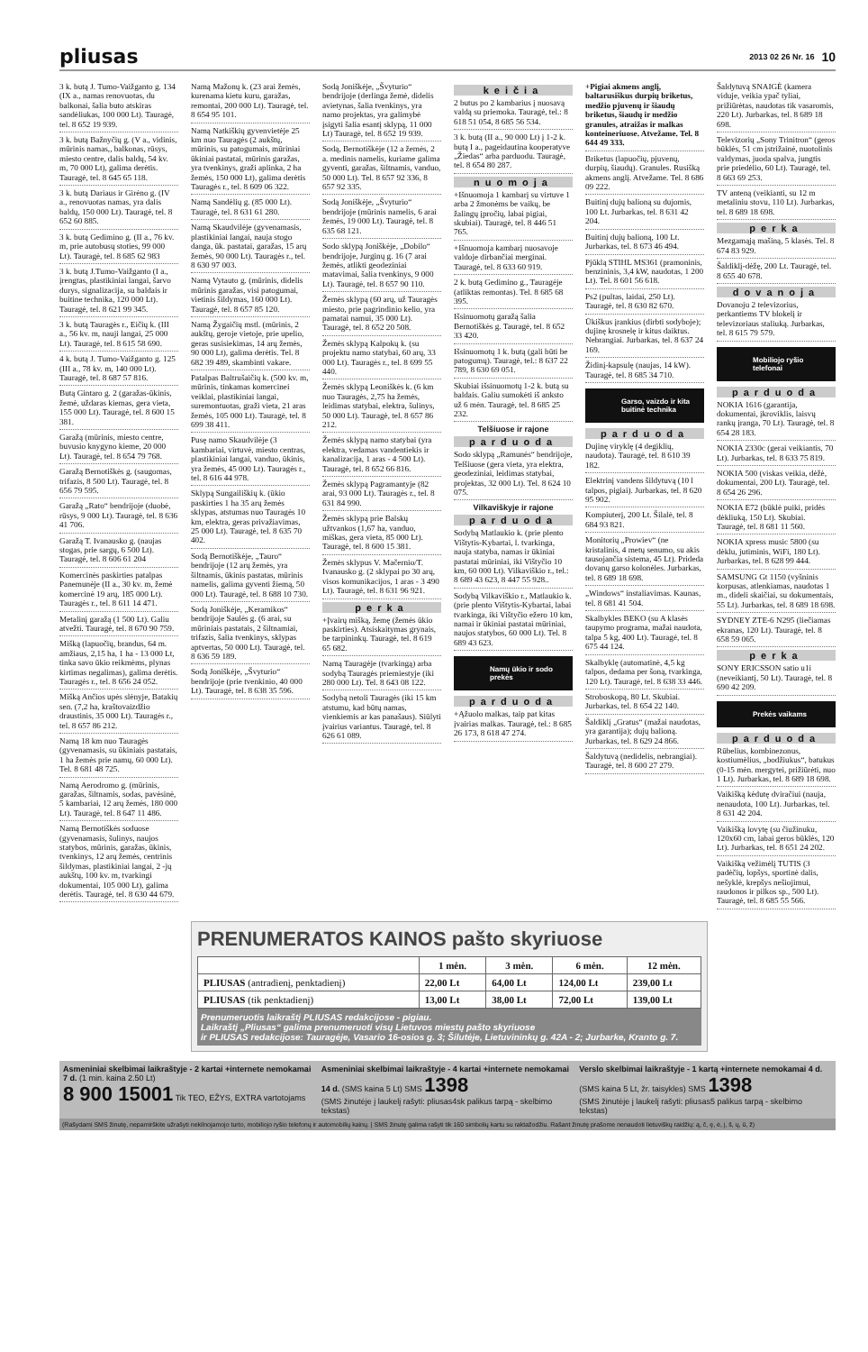pliusas
2013 02 26 Nr. 16
10
3 k. butą J. Tumo-Vaižganto g. 134 (IX a., namas renovuotas, du balkonai, šalia buto atskiras sandėliukas, 100 000 Lt). Tauragė, tel. 8 652 19 939.
3 k. butą Bažnyčių g. (V a., vidinis, mūrinis namas,, balkonas, rūsys, miesto centre, dalis baldų, 54 kv. m, 70 000 Lt), galima derėtis. Tauragė, tel. 8 645 65 118.
3 k. butą Dariaus ir Girėno g. (IV a., renovuotas namas, yra dalis baldų, 150 000 Lt). Tauragė, tel. 8 652 60 885.
3 k. butą Gedimino g. (II a., 76 kv. m, prie autobusų stoties, 99 000 Lt). Tauragė, tel. 8 685 62 983
3 k. butą J.Tumo-Vaižganto (I a., įrengtas, plastikiniai langai, šarvo durys, signalizacija, su baldais ir buitine technika, 120 000 Lt). Tauragė, tel. 8 621 99 345.
3 k. butą Tauragės r., Eičių k. (III a., 56 kv. m, nauji langai, 25 000 Lt). Tauragė, tel. 8 615 58 690.
4 k. butą J. Tumo-Vaižganto g. 125 (III a., 78 kv. m, 140 000 Lt). Tauragė, tel. 8 687 57 816.
Butą Gintaro g. 2 (garažas-ūkinis, žemė, uždaras kiemas, gera vieta, 155 000 Lt). Tauragė, tel. 8 600 15 381.
Garažą (mūrinis, miesto centre, buvusio knygyno kieme, 20 000 Lt). Tauragė, tel. 8 654 79 768.
Garažą Bernotiškės g. (saugomas, trifazis, 8 500 Lt). Tauragė, tel. 8 656 79 595.
Garažą „Rato“ bendrijoje (duobė, rūsys, 9 000 Lt). Tauragė, tel. 8 636 41 706.
Garažą T. Ivanausko g. (naujas stogas, prie sargų, 6 500 Lt). Tauragė, tel. 8 606 61 204
Komercinės paskirties patalpas Panemunėje (II a., 30 kv. m, žemė komercinė 19 arų, 185 000 Lt). Tauragės r., tel. 8 611 14 471.
Metalinį garažą (1 500 Lt). Galiu atvežti. Tauragė, tel. 8 670 90 759.
Mišką (lapuočių, brandus, 64 m. amžiaus, 2,15 ha, 1 ha - 13 000 Lt, tinka savo ūkio reikmėms, plynas kirtimas negalimas), galima derėtis. Tauragės r., tel. 8 656 24 052.
Mišką Ančios upės slėnyje, Batakių sen. (7,2 ha, kraštovaizdžio draustinis, 35 000 Lt). Tauragės r., tel. 8 657 86 212.
Namą 18 km nuo Tauragės (gyvenamasis, su ūkiniais pastatais, 1 ha žemės prie namų, 60 000 Lt). Tel. 8 681 48 725.
Namą Aerodromo g. (mūrinis, garažas, šiltnamis, sodas, pavėsinė, 5 kambariai, 12 arų žemės, 180 000 Lt). Tauragė, tel. 8 647 11 486.
Namą Bernotiškės soduose (gyvenamasis, šulinys, naujos statybos, mūrinis, garažas, ūkinis, tvenkinys, 12 arų žemės, centrinis šildymas, plastikiniai langai, 2 -jų aukštų, 100 kv. m, tvarkingi dokumentai, 105 000 Lt), galima derėtis. Tauragė, tel. 8 630 44 679.
Namą Mažonų k. (23 arai žemės, kurenama kietu kuru, garažas, remontai, 200 000 Lt). Tauragė, tel. 8 654 95 101.
Namą Natkiškių gyvenvietėje 25 km nuo Tauragės (2 aukštų, mūrinis, su patogumais, mūriniai ūkiniai pastatai, mūrinis garažas, yra tvenkinys, graži aplinka, 2 ha žemės, 150 000 Lt), galima derėtis Tauragės r., tel. 8 609 06 322.
Namą Sandėlių g. (85 000 Lt). Tauragė, tel. 8 631 61 280.
Namą Skaudvilėje (gyvenamasis, plastikiniai langai, nauja stogo danga, ūk. pastatai, garažas, 15 arų žemės, 90 000 Lt). Tauragės r., tel. 8 630 97 003.
Namą Vytauto g. (mūrinis, didelis mūrinis garažas, visi patogumai, vietinis šildymas, 160 000 Lt). Tauragė, tel. 8 657 85 120.
Namą Žygaičių mstl. (mūrinis, 2 aukštų, geroje vietoje, prie upelio, geras susisiekimas, 14 arų žemės, 90 000 Lt), galima derėtis. Tel. 8 682 39 489, skambinti vakare.
Patalpas Baltrušaičių k. (500 kv. m, mūrinis, tinkamas komercinei veiklai, plastikiniai langai, suremontuotas, graži vieta, 21 aras žemės, 105 000 Lt). Tauragė, tel. 8 699 38 411.
Pusę namo Skaudvilėje (3 kambariai, virtuvė, miesto centras, plastikiniai langai, vanduo, ūkinis, yra žemės, 45 000 Lt). Tauragės r., tel. 8 616 44 978.
Sklypą Sungailiškių k. (ūkio paskirties 1 ha 35 arų žemės sklypas, atstumas nuo Tauragės 10 km, elektra, geras privažiavimas, 25 000 Lt). Tauragė, tel. 8 635 70 402.
Sodą Bernotiškėje, „Tauro“ bendrijoje (12 arų žemės, yra šiltnamis, ūkinis pastatas, mūrinis namelis, galima gyventi žiemą, 50 000 Lt). Tauragė, tel. 8 688 10 730.
Sodą Joniškėje, „Keramikos“ bendrijoje Saulės g. (6 arai, su mūriniais pastatais, 2 šiltnamiai, trifazis, šalia tvenkinys, sklypas aptvertas, 50 000 Lt). Tauragė, tel. 8 636 59 189.
Sodą Joniškėje, „Švyturio“ bendrijoje (prie tvenkinio, 40 000 Lt). Tauragė, tel. 8 638 35 596.
Sodą Joniškėje, „Švyturio“ bendrijoje (derlinga žemė, didelis avietynas, šalia tvenkinys, yra namo projektas, yra galimybė įsigyti šalia esantį sklypą, 11 000 Lt) Tauragė, tel. 8 652 19 939.
Sodą, Bernotiškėje (12 a žemės, 2 a. medinis namelis, kuriame galima gyventi, garažas, šiltnamis, vanduo, 50 000 Lt). Tel. 8 657 92 336, 8 657 92 335.
Sodą Joniškėje, „Švyturio“ bendrijoje (mūrinis namelis, 6 arai žemės, 19 000 Lt). Tauragė, tel. 8 635 68 121.
Sodo sklypą Joniškėje, „Dobilo“ bendrijoje, Jurginų g. 16 (7 arai žemės, atlikti geodeziniai matavimai, šalia tvenkinys, 9 000 Lt). Tauragė, tel. 8 657 90 110.
Žemės sklypą (60 arų, už Tauragės miesto, prie pagrindinio kelio, yra pamatai namui, 35 000 Lt). Tauragė, tel. 8 652 20 508.
Žemės sklypą Kalpokų k. (su projektu namo statybai, 60 arų, 33 000 Lt). Tauragės r., tel. 8 699 55 440.
Žemės sklypą Leoniškės k. (6 km nuo Tauragės, 2,75 ha žemės, leidimas statybai, elektra, šulinys, 50 000 Lt). Tauragė, tel. 8 657 86 212.
Žemės sklypą namo statybai (yra elektra, vedamas vandentiekis ir kanalizacija, 1 aras - 4 500 Lt). Tauragė, tel. 8 652 66 816.
Žemės sklypą Pagramantyje (82 arai, 93 000 Lt). Tauragės r., tel. 8 631 84 990.
Žemės sklypą prie Balskų užtvankos (1,67 ha, vanduo, miškas, gera vieta, 85 000 Lt). Tauragė, tel. 8 600 15 381.
Žemės sklypus V. Mačernio/T. Ivanausko g. (2 sklypai po 30 arų, visos komunikacijos, 1 aras - 3 490 Lt). Tauragė, tel. 8 631 96 921.
perka
+Įvairų mišką, žemę (žemės ūkio paskirties). Atsiskaitymas grynais, be tarpininkų. Tauragė, tel. 8 619 65 682.
Namą Tauragėje (tvarkingą) arba sodybą Tauragės priemiestyje (iki 280 000 Lt). Tel. 8 643 08 122.
Sodybą netoli Tauragės (iki 15 km atstumu, kad būtų namas, vienkiemis ar kas panašaus). Siūlyti įvairius variantus. Tauragė, tel. 8 626 61 089.
keičia
2 butus po 2 kambarius į nuosavą valdą su priemoka. Tauragė, tel.: 8 618 51 054, 8 685 56 534.
3 k. butą (II a., 90 000 Lt) į 1-2 k. butą I a., pageidautina kooperatyve „Žiedas“ arba parduodu. Tauragė, tel. 8 654 80 287.
nuomoja
+Išnuomoja 1 kambarį su virtuve 1 arba 2 žmonėms be vaikų, be žalingų įpročių, labai pigiai, skubiai). Tauragė, tel. 8 446 51 765.
+Išnuomoja kambarį nuosavoje valdoje dirbančiai merginai. Tauragė, tel. 8 633 60 919.
2 k. butą Gedimino g., Tauragėje (atliktas remontas). Tel. 8 685 68 395.
Išsinuomotų garažą šalia Bernotiškės g. Tauragė, tel. 8 652 33 420.
Išsinuomotų 1 k. butą (gali būti be patogumų). Tauragė, tel.: 8 637 22 789, 8 630 69 051.
Skubiai išsinuomotų 1-2 k. butą su baldais. Galiu sumokėti iš anksto už 6 mėn. Tauragė, tel. 8 685 25 232.
Telšiuose ir rajone
parduoda
Sodo sklypą „Ramunės“ bendrijoje, Telšiuose (gera vieta, yra elektra, geodeziniai, leidimas statybai, projektas, 32 000 Lt). Tel. 8 624 10 075.
Vilkaviškyje ir rajone
parduoda
Sodybą Matlaukio k. (prie plento Vištytis-Kybartai, l. tvarkinga, nauja statyba, namas ir ūkiniai pastatai mūriniai, iki Vištyčio 10 km, 60 000 Lt). Vilkaviškio r., tel.: 8 689 43 623, 8 447 55 928..
Sodybą Vilkaviškio r., Matlaukio k. (prie plento Vištytis-Kybartai, labai tvarkinga, iki Vištyčio ežero 10 km, namai ir ūkiniai pastatai mūriniai, naujos statybos, 60 000 Lt). Tel. 8 689 43 623.
Namų ūkio ir sodo prekės
parduoda
+Ąžuolo malkas, taip pat kitas įvairias malkas. Tauragė, tel.: 8 685 26 173, 8 618 47 274.
+Pigiai akmens anglį, baltarusiškus durpių briketus, medžio pjuvenų ir šiaudų briketus, šiaudų ir medžio granules, atraižas ir malkas konteineriuose. Atvežame. Tel. 8 644 49 333.
Briketus (lapuočių, pjuvenų, durpių, šiaudų). Granules. Rusišką akmens anglį. Atvežame. Tel. 8 686 09 222.
Buitinį dujų balioną su dujomis, 100 Lt. Jurbarkas, tel. 8 631 42 204.
Buitinį dujų balioną, 100 Lt. Jurbarkas, tel. 8 673 46 494.
Pjūklą STIHL MS361 (pramoninis, benzininis, 3,4 kW, naudotas, 1 200 Lt). Tel. 8 601 56 618.
Ps2 (pultas, laidai, 250 Lt). Tauragė, tel. 8 630 82 670.
Ūkiškus įrankius (dirbti sodyboje); dujinę krosnelę ir kitus daiktus. Nebrangiai. Jurbarkas, tel. 8 637 24 169.
Židinį-kapsulę (naujas, 14 kW). Tauragė, tel. 8 685 34 710.
Garso, vaizdo ir kita buitinė technika
parduoda
Dujinę viryklę (4 degiklių, naudota). Tauragė, tel. 8 610 39 182.
Elektrinį vandens šildytuvą (10 l talpos, pigiai). Jurbarkas, tel. 8 620 95 902.
Kompiuterį, 200 Lt. Šilalė, tel. 8 684 93 821.
Monitorių „Prowiev“ (ne kristalinis, 4 metų senumo, su akis tausojančia sistema, 45 Lt). Prideda dovanų garso kolonėles. Jurbarkas, tel. 8 689 18 698.
„Windows“ instaliavimas. Kaunas, tel. 8 681 41 504.
Skalbykles BEKO (su A klasės taupymo programa, mažai naudota, talpa 5 kg, 400 Lt). Tauragė, tel. 8 675 44 124.
Skalbyklę (automatinė, 4,5 kg talpos, dedama per šoną, tvarkinga, 120 Lt). Tauragė, tel. 8 638 33 446.
Stroboskopą, 80 Lt. Skubiai. Jurbarkas, tel. 8 654 22 140.
Šaldiklį „Gratus“ (mažai naudotas, yra garantija); dujų balioną. Jurbarkas, tel. 8 629 24 866.
Šaldytuvą (nedidelis, nebrangiai). Tauragė, tel. 8 600 27 279.
Šaldytuvą SNAIGĖ (kamera viduje, veikia ypač tyliai, prižiūrėtas, naudotas tik vasaromis, 220 Lt). Jurbarkas, tel. 8 689 18 698.
Televizorių „Sony Trinitron“ (geros būklės, 51 cm įstrižainė, nuotolinis valdymas, juoda spalva, jungtis prie priedėlio, 60 Lt). Tauragė, tel. 8 663 69 253.
TV anteną (veikianti, su 12 m metaliniu stovu, 110 Lt). Jurbarkas, tel. 8 689 18 698.
perka
Mezgamąją mašiną, 5 klasės. Tel. 8 674 83 929.
Šaldiklį-dėžę, 200 Lt. Tauragė, tel. 8 655 40 678.
dovanoja
Dovanoju 2 televizorius, perkantiems TV blokelį ir televizoriaus staliuką. Jurbarkas, tel. 8 615 79 579.
Mobiliojo ryšio telefonai
parduoda
NOKIA 1616 (garantija, dokumentai, įkroviklis, laisvų rankų įranga, 70 Lt). Tauragė, tel. 8 654 28 183.
NOKIA 2330c (gerai veikiantis, 70 Lt). Jurbarkas, tel. 8 633 75 819.
NOKIA 500 (viskas veikia, dėžė, dokumentai, 200 Lt). Tauragė, tel. 8 654 26 296.
NOKIA E72 (būklė puiki, pridės dėkliuką, 150 Lt). Skubiai. Tauragė, tel. 8 681 11 560.
NOKIA xpress music 5800 (su dėklu, jutiminis, WiFi, 180 Lt). Jurbarkas, tel. 8 628 99 444.
SAMSUNG Gt 1150 (vyšninis korpusas, atlenkiamas, naudotas 1 m., dideli skaičiai, su dokumentais, 55 Lt). Jurbarkas, tel. 8 689 18 698.
SYDNEY ZTE-6 N295 (liečiamas ekranas, 120 Lt). Tauragė, tel. 8 658 59 065.
perka
SONY ERICSSON satio u1i (neveikiantį, 50 Lt). Tauragė, tel. 8 690 42 209.
Prekės vaikams
parduoda
Rūbelius, kombinezonus, kostiumėlius, „bodžiukus“, batukus (0-15 mėn. mergytei, prižiūrėti, nuo 1 Lt). Jurbarkas, tel. 8 689 18 698.
Vaikišką kėdutę dviračiui (nauja, nenaudota, 100 Lt). Jurbarkas, tel. 8 631 42 204.
Vaikišką lovytę (su čiužinuku, 120x60 cm, labai geros būklės, 120 Lt). Jurbarkas, tel. 8 651 24 202.
Vaikišką vežimėlį TUTIS (3 padėčių, lopšys, sportinė dalis, nešyklė, krepšys nešiojimui, raudonos ir pilkos sp., 500 Lt). Tauragė, tel. 8 685 55 566.
PRENUMERATOS KAINOS pašto skyriuose
| | 1 mėn. | 3 mėn. | 6 mėn. | 12 mėn. |
| --- | --- | --- | --- | --- |
| PLIUSAS (antradienį, penktadienį) | 22,00 Lt | 64,00 Lt | 124,00 Lt | 239,00 Lt |
| PLIUSAS (tik penktadienį) | 13,00 Lt | 38,00 Lt | 72,00 Lt | 139,00 Lt |
Prenumeruotis laikraštį PLIUSAS redakcijose - pigiau.
Laikraštį „Pliusas“ galima prenumeruoti visų Lietuvos miestų pašto skyriuose
ir PLIUSAS redakcijose: Tauragėje, Vasario 16-osios g. 3; Šilutėje, Lietuvininkų g. 42A - 2; Jurbarke, Kranto g. 7.
Asmeniniai skelbimai laikraštyje - 2 kartai +internete nemokamai 7 d. (1 min. kaina 2.50 Lt)
8 900 15001 Tik TEO, EŽYS, EXTRA vartotojams
Asmeniniai skelbimai laikraštyje - 4 kartai +internete nemokamai 14 d. (SMS kaina 5 Lt) SMS 1398
(SMS žinutėje į laukelį rašyti: pliusas4sk palikus tarpą - skelbimo tekstas)
Verslo skelbimai laikraštyje - 1 kartą +internete nemokamai 4 d. (SMS kaina 5 Lt, žr. taisykles) SMS 1398
(SMS žinutėje į laukelį rašyti: pliusas5 palikus tarpą - skelbimo tekstas)
(Rašydami SMS žinutę, nepamirškite užrašyti nekilnojamojo turto, mobiliojo ryšio telefonų ir automobilių kainų. | SMS žinutę galima rašyti tik 160 simbolių kartu su raktažodžiu. Rašant žinutę prašome nenaudoti lietuviškų raidžių: ą, č, ę, ė, į, š, ų, ū, ž)